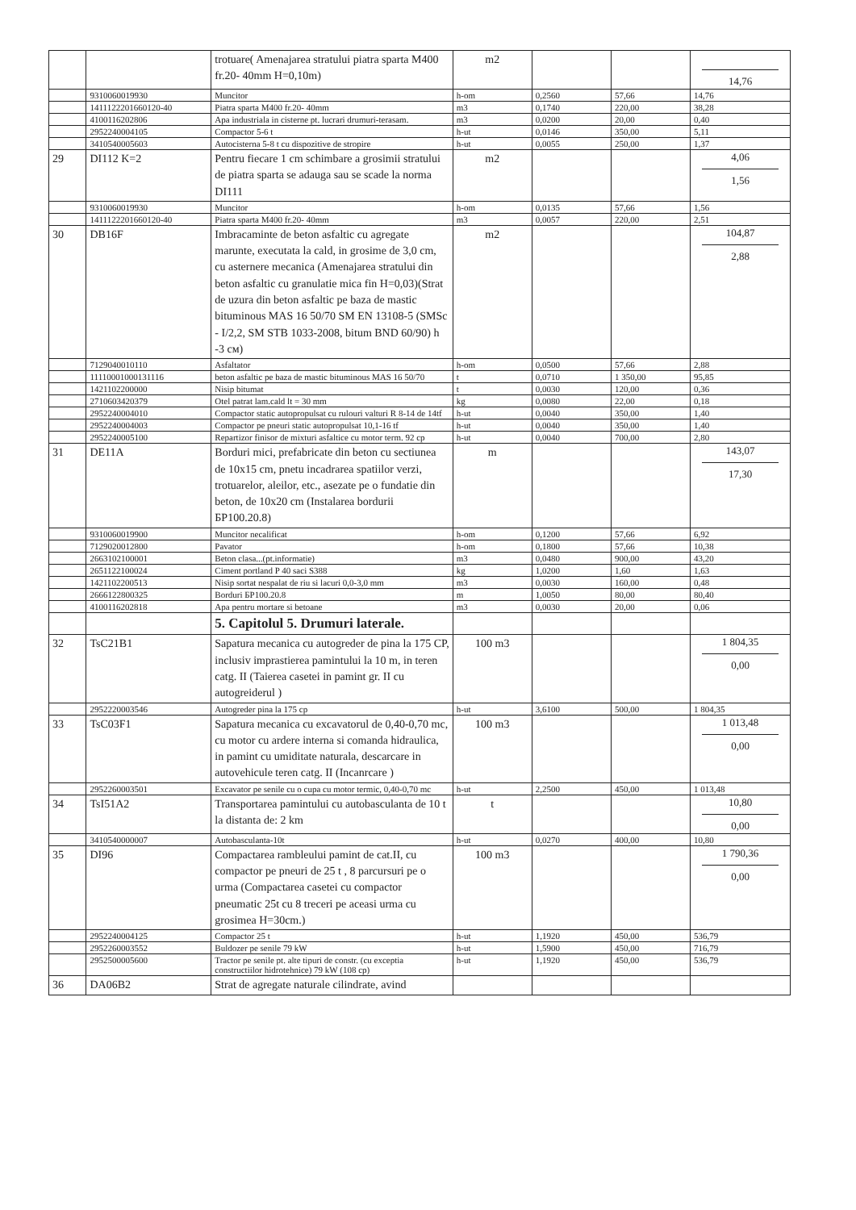| | | trotuare( Amenajarea stratului piatra sparta M400 fr.20- 40mm H=0,10m) | m2 | | | 14,76 |
| | 9310060019930 | Muncitor | h-om | 0,2560 | 57,66 | 14,76 |
| | 1411122201660120-40 | Piatra sparta M400 fr.20- 40mm | m3 | 0,1740 | 220,00 | 38,28 |
| | 4100116202806 | Apa industriala in cisterne pt. lucrari drumuri-terasam. | m3 | 0,0200 | 20,00 | 0,40 |
| | 2952240004105 | Compactor 5-6 t | h-ut | 0,0146 | 350,00 | 5,11 |
| | 3410540005603 | Autocisterna 5-8 t cu dispozitive de stropire | h-ut | 0,0055 | 250,00 | 1,37 |
| 29 | DI112 K=2 | Pentru fiecare 1 cm schimbare a grosimii stratului de piatra sparta se adauga sau se scade la norma DI111 | m2 | | | 4,06 1,56 |
| | 9310060019930 | Muncitor | h-om | 0,0135 | 57,66 | 1,56 |
| | 1411122201660120-40 | Piatra sparta M400 fr.20- 40mm | m3 | 0,0057 | 220,00 | 2,51 |
| 30 | DB16F | Imbracaminte de beton asfaltic cu agregate marunte, executata la cald, in grosime de 3,0 cm, cu asternere mecanica (Amenajarea stratului din beton asfaltic cu granulatie mica fin H=0,03)(Strat de uzura din beton asfaltic pe baza de mastic bituminous MAS 16 50/70 SM EN 13108-5 (SMSc - I/2,2, SM STB 1033-2008, bitum BND 60/90) h -3 см) | m2 | | | 104,87 2,88 |
| | 7129040010110 | Asfaltator | h-om | 0,0500 | 57,66 | 2,88 |
| | 11110001000131116 | beton asfaltic pe baza de mastic bituminous MAS 16 50/70 | t | 0,0710 | 1 350,00 | 95,85 |
| | 1421102200000 | Nisip bitumat | t | 0,0030 | 120,00 | 0,36 |
| | 2710603420379 | Otel patrat lam.cald lt = 30 mm | kg | 0,0080 | 22,00 | 0,18 |
| | 2952240004010 | Compactor static autopropulsat cu rulouri valturi R 8-14 de 14tf | h-ut | 0,0040 | 350,00 | 1,40 |
| | 2952240004003 | Compactor pe pneuri static autopropulsat 10,1-16 tf | h-ut | 0,0040 | 350,00 | 1,40 |
| | 2952240005100 | Repartizor finisor de mixturi asfaltice cu motor term. 92 cp | h-ut | 0,0040 | 700,00 | 2,80 |
| 31 | DE11A | Borduri mici, prefabricate din beton cu sectiunea de 10x15 cm, pnetu incadrarea spatiilor verzi, trotuarelor, aleilor, etc., asezate pe o fundatie din beton, de 10x20 cm (Instalarea bordurii БР100.20.8) | m | | | 143,07 17,30 |
| | 9310060019900 | Muncitor necalificat | h-om | 0,1200 | 57,66 | 6,92 |
| | 7129020012800 | Pavator | h-om | 0,1800 | 57,66 | 10,38 |
| | 2663102100001 | Beton clasa...(pt.informatie) | m3 | 0,0480 | 900,00 | 43,20 |
| | 2651122100024 | Ciment portland P 40 saci S388 | kg | 1,0200 | 1,60 | 1,63 |
| | 1421102200513 | Nisip sortat nespalat de riu si lacuri 0,0-3,0 mm | m3 | 0,0030 | 160,00 | 0,48 |
| | 2666122800325 | Borduri БР100.20.8 | m | 1,0050 | 80,00 | 80,40 |
| | 4100116202818 | Apa pentru mortare si betoane | m3 | 0,0030 | 20,00 | 0,06 |
| | | 5. Capitolul 5. Drumuri laterale. | | | | |
| 32 | TsC21B1 | Sapatura mecanica cu autogreder de pina la 175 CP, inclusiv imprastierea pamintului la 10 m, in teren catg. II (Taierea casetei in pamint gr. II cu autogreiderul ) | 100 m3 | | | 1 804,35 0,00 |
| | 2952220003546 | Autogreder pina la 175 cp | h-ut | 3,6100 | 500,00 | 1 804,35 |
| 33 | TsC03F1 | Sapatura mecanica cu excavatorul de 0,40-0,70 mc, cu motor cu ardere interna si comanda hidraulica, in pamint cu umiditate naturala, descarcare in autovehicule teren catg. II (Incanrcare ) | 100 m3 | | | 1 013,48 0,00 |
| | 2952260003501 | Excavator pe senile cu o cupa cu motor termic, 0,40-0,70 mc | h-ut | 2,2500 | 450,00 | 1 013,48 |
| 34 | TsI51A2 | Transportarea pamintului cu autobasculanta de 10 t la distanta de: 2 km | t | | | 10,80 0,00 |
| | 3410540000007 | Autobasculanta-10t | h-ut | 0,0270 | 400,00 | 10,80 |
| 35 | DI96 | Compactarea rambleului pamint de cat.II, cu compactor pe pneuri de 25 t , 8 parcursuri pe o urma (Compactarea casetei cu compactor pneumatic 25t cu 8 treceri pe aceasi urma cu grosimea H=30cm.) | 100 m3 | | | 1 790,36 0,00 |
| | 2952240004125 | Compactor 25 t | h-ut | 1,1920 | 450,00 | 536,79 |
| | 2952260003552 | Buldozer pe senile 79 kW | h-ut | 1,5900 | 450,00 | 716,79 |
| | 2952500005600 | Tractor pe senile pt. alte tipuri de constr. (cu exceptia constructiilor hidrotehnice) 79 kW (108 cp) | h-ut | 1,1920 | 450,00 | 536,79 |
| 36 | DA06B2 | Strat de agregate naturale cilindrate, avind | | | | |